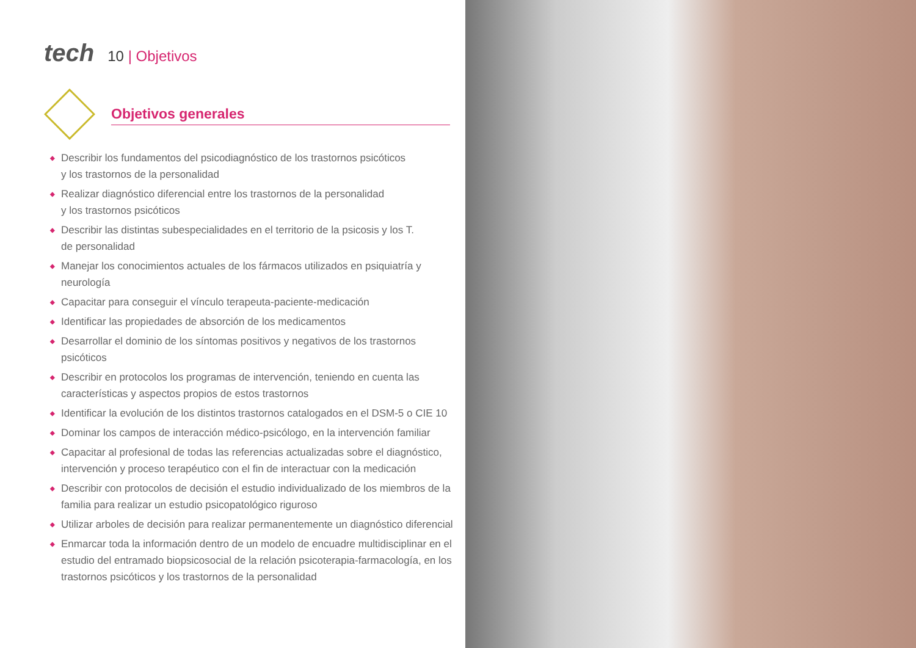tech
10 | Objetivos
Objetivos generales
◆ Describir los fundamentos del psicodiagnóstico de los trastornos psicóticos
y los trastornos de la personalidad
◆ Realizar diagnóstico diferencial entre los trastornos de la personalidad
y los trastornos psicóticos
◆ Describir las distintas subespecialidades en el territorio de la psicosis y los T.
de personalidad
◆ Manejar los conocimientos actuales de los fármacos utilizados en psiquiatría y neurología
◆ Capacitar para conseguir el vínculo terapeuta-paciente-medicación
◆ Identificar las propiedades de absorción de los medicamentos
◆ Desarrollar el dominio de los síntomas positivos y negativos de los trastornos psicóticos
◆ Describir en protocolos los programas de intervención, teniendo en cuenta las características y aspectos propios de estos trastornos
◆ Identificar la evolución de los distintos trastornos catalogados en el DSM-5 o CIE 10
◆ Dominar los campos de interacción médico-psicólogo, en la intervención familiar
◆ Capacitar al profesional de todas las referencias actualizadas sobre el diagnóstico, intervención y proceso terapéutico con el fin de interactuar con la medicación
◆ Describir con protocolos de decisión el estudio individualizado de los miembros de la familia para realizar un estudio psicopatológico riguroso
◆ Utilizar arboles de decisión para realizar permanentemente un diagnóstico diferencial
◆ Enmarcar toda la información dentro de un modelo de encuadre multidisciplinar en el estudio del entramado biopsicosocial de la relación psicoterapia-farmacología, en los trastornos psicóticos y los trastornos de la personalidad